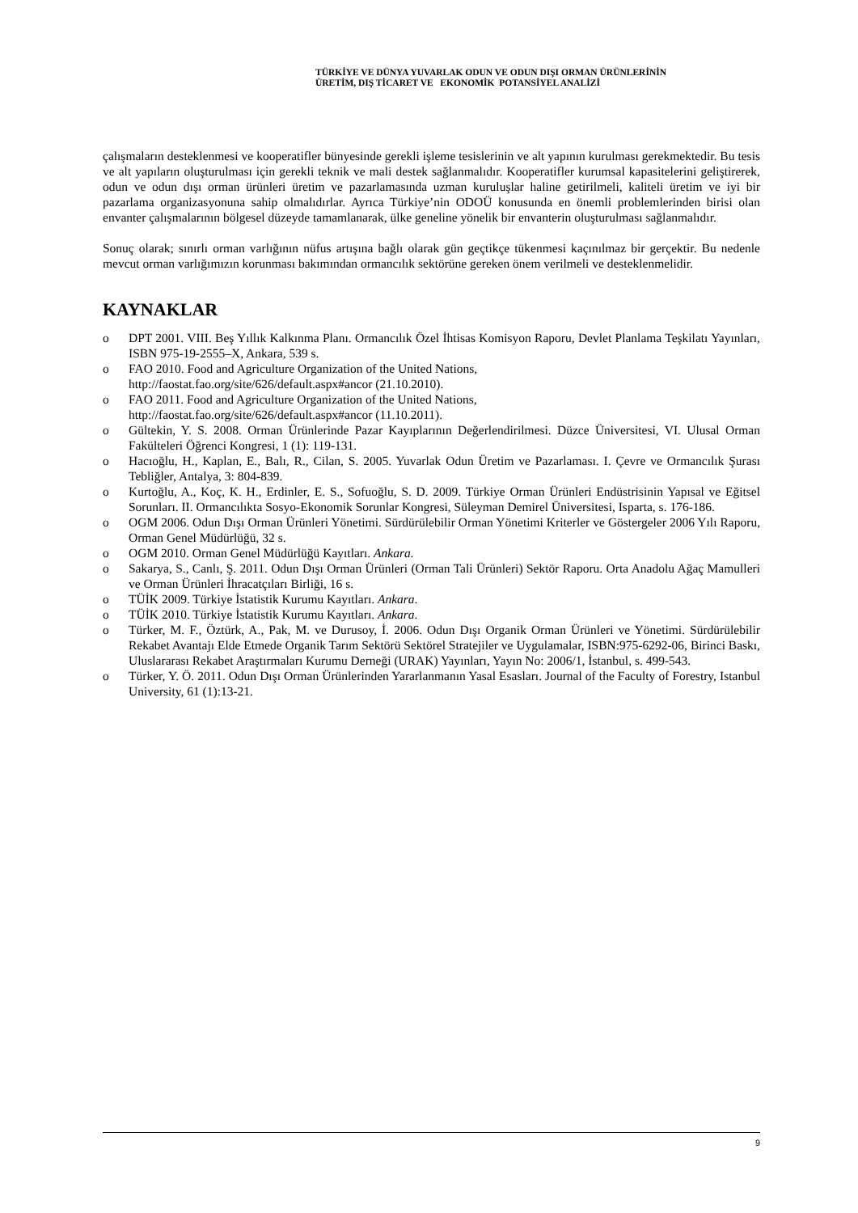TÜRKİYE VE DÜNYA YUVARLAK ODUN VE ODUN DIŞI ORMAN ÜRÜNLERİNİN
ÜRETİM, DIŞ TİCARET VE EKONOMİK POTANSİYEL ANALİZİ
çalışmaların desteklenmesi ve kooperatifler bünyesinde gerekli işleme tesislerinin ve alt yapının kurulması gerekmektedir. Bu tesis ve alt yapıların oluşturulması için gerekli teknik ve mali destek sağlanmalıdır. Kooperatifler kurumsal kapasitelerini geliştirerek, odun ve odun dışı orman ürünleri üretim ve pazarlamasında uzman kuruluşlar haline getirilmeli, kaliteli üretim ve iyi bir pazarlama organizasyonuna sahip olmalıdırlar. Ayrıca Türkiye’nin ODOÜ konusunda en önemli problemlerinden birisi olan envanter çalışmalarının bölgesel düzeyde tamamlanarak, ülke geneline yönelik bir envanterin oluşturulması sağlanmalıdır.
Sonuç olarak; sınırlı orman varlığının nüfus artışına bağlı olarak gün geçtikçe tükenmesi kaçınılmaz bir gerçektir. Bu nedenle mevcut orman varlığımızın korunması bakımından ormancılık sektörüne gereken önem verilmeli ve desteklenmelidir.
KAYNAKLAR
o DPT 2001. VIII. Beş Yıllık Kalkınma Planı. Ormancılık Özel İhtisas Komisyon Raporu, Devlet Planlama Teşkilatı Yayınları, ISBN 975-19-2555–X, Ankara, 539 s.
o FAO 2010. Food and Agriculture Organization of the United Nations,
http://faostat.fao.org/site/626/default.aspx#ancor (21.10.2010).
o FAO 2011. Food and Agriculture Organization of the United Nations,
http://faostat.fao.org/site/626/default.aspx#ancor (11.10.2011).
o Gültekin, Y. S. 2008. Orman Ürünlerinde Pazar Kayıplarının Değerlendirilmesi. Düzce Üniversitesi, VI. Ulusal Orman Fakülteleri Öğrenci Kongresi, 1 (1): 119-131.
o Hacıoğlu, H., Kaplan, E., Balı, R., Cilan, S. 2005. Yuvarlak Odun Üretim ve Pazarlaması. I. Çevre ve Ormancılık Şurası Tebliğler, Antalya, 3: 804-839.
o Kurtoğlu, A., Koç, K. H., Erdinler, E. S., Sofuoğlu, S. D. 2009. Türkiye Orman Ürünleri Endüstrisinin Yapısal ve Eğitsel Sorunları. II. Ormancılıkta Sosyo-Ekonomik Sorunlar Kongresi, Süleyman Demirel Üniversitesi, Isparta, s. 176-186.
o OGM 2006. Odun Dışı Orman Ürünleri Yönetimi. Sürdürülebilir Orman Yönetimi Kriterler ve Göstergeler 2006 Yılı Raporu, Orman Genel Müdürlüğü, 32 s.
o OGM 2010. Orman Genel Müdürlüğü Kayıtları. Ankara.
o Sakarya, S., Canlı, Ş. 2011. Odun Dışı Orman Ürünleri (Orman Tali Ürünleri) Sektör Raporu. Orta Anadolu Ağaç Mamulleri ve Orman Ürünleri İhracatçıları Birliği, 16 s.
o TÜİK 2009. Türkiye İstatistik Kurumu Kayıtları. Ankara.
o TÜİK 2010. Türkiye İstatistik Kurumu Kayıtları. Ankara.
o Türker, M. F., Öztürk, A., Pak, M. ve Durusoy, İ. 2006. Odun Dışı Organik Orman Ürünleri ve Yönetimi. Sürdürülebilir Rekabet Avantajı Elde Etmede Organik Tarım Sektörü Sektörel Stratejiler ve Uygulamalar, ISBN:975-6292-06, Birinci Baskı, Uluslararası Rekabet Araştırmaları Kurumu Derneği (URAK) Yayınları, Yayın No: 2006/1, İstanbul, s. 499-543.
o Türker, Y. Ö. 2011. Odun Dışı Orman Ürünlerinden Yararlanmanın Yasal Esasları. Journal of the Faculty of Forestry, Istanbul University, 61 (1):13-21.
9